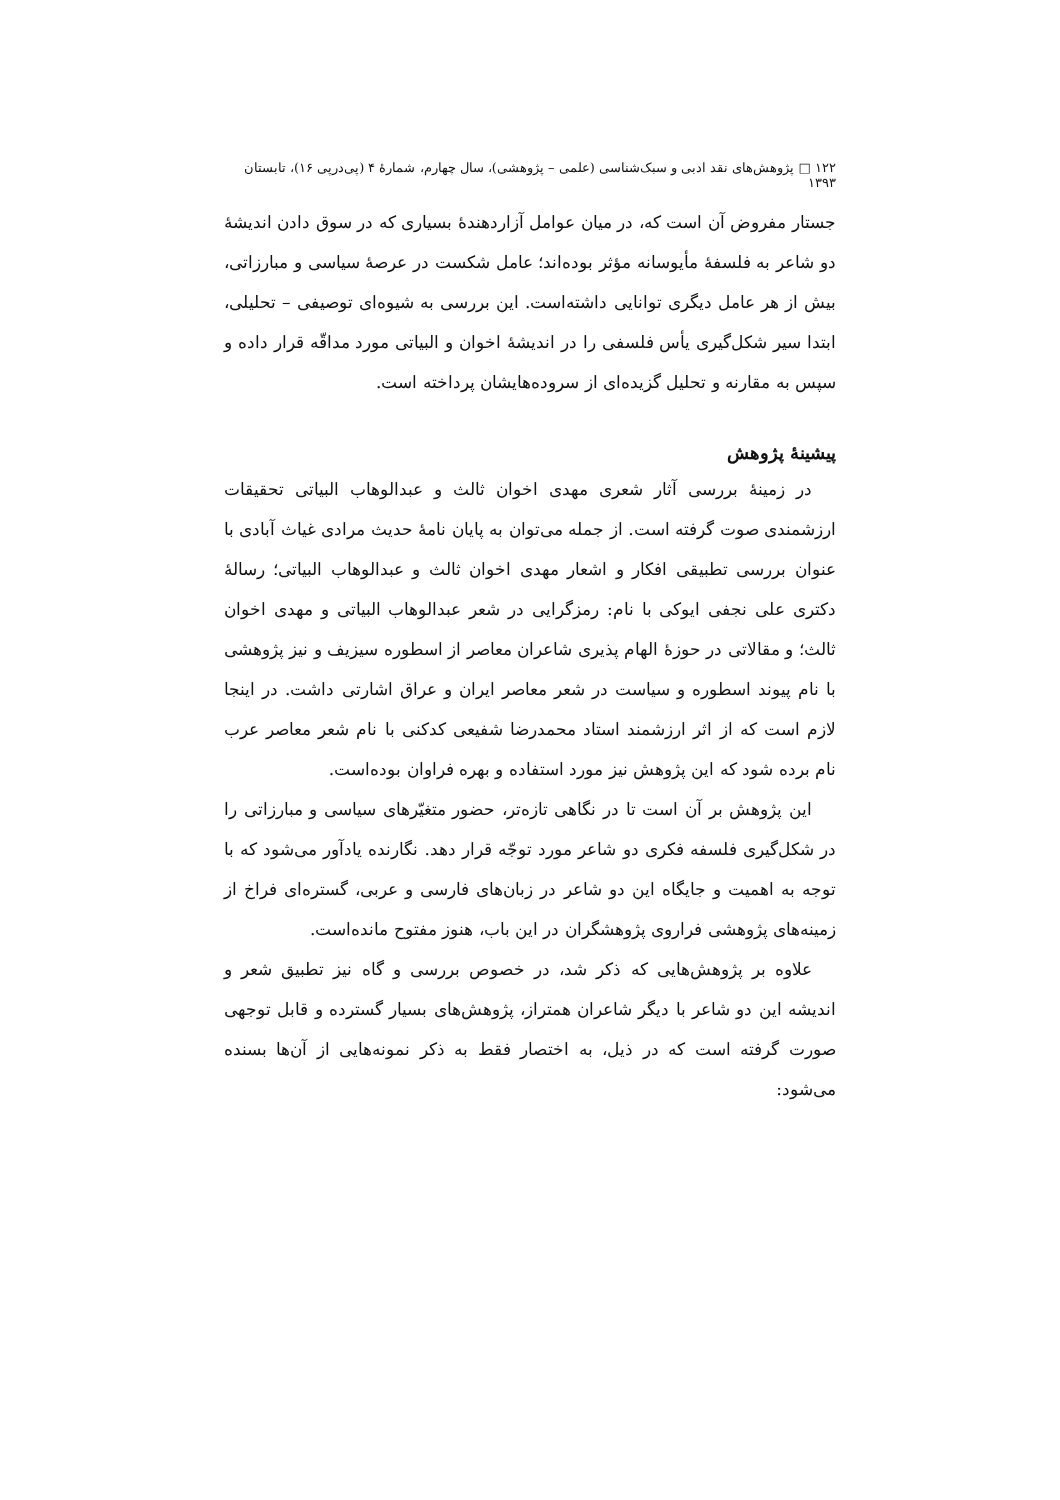۱۲۲ □ پژوهش‌های نقد ادبی و سبک‌شناسی (علمی – پژوهشی)، سال چهارم، شمارهٔ ۴ (پی‌درپی ۱۶)، تابستان ۱۳۹۳
جستار مفروض آن است که، در میان عوامل آزاردهندهٔ بسیاری که در سوق دادن اندیشهٔ دو شاعر به فلسفهٔ مأیوسانه مؤثر بوده‌اند؛ عامل شکست در عرصهٔ سیاسی و مبارزاتی، بیش از هر عامل دیگری توانایی داشته‌است. این بررسی به شیوه‌ای توصیفی – تحلیلی، ابتدا سیر شکل‌گیری یأس فلسفی را در اندیشهٔ اخوان و البیاتی مورد مداقّه قرار داده و سپس به مقارنه و تحلیل گزیده‌ای از سروده‌هایشان پرداخته است.
پیشینهٔ پژوهش
در زمینهٔ بررسی آثار شعری مهدی اخوان ثالث و عبدالوهاب البیاتی تحقیقات ارزشمندی صوت گرفته است. از جمله می‌توان به پایان نامهٔ حدیث مرادی غیاث آبادی با عنوان بررسی تطبیقی افکار و اشعار مهدی اخوان ثالث و عبدالوهاب البیاتی؛ رسالهٔ دکتری علی نجفی ایوکی با نام: رمزگرایی در شعر عبدالوهاب البیاتی و مهدی اخوان ثالث؛ و مقالاتی در حوزهٔ الهام پذیری شاعران معاصر از اسطوره سیزیف و نیز پژوهشی با نام پیوند اسطوره و سیاست در شعر معاصر ایران و عراق اشارتی داشت. در اینجا لازم است که از اثر ارزشمند استاد محمدرضا شفیعی کدکنی با نام شعر معاصر عرب نام برده شود که این پژوهش نیز مورد استفاده و بهره فراوان بوده‌است.
این پژوهش بر آن است تا در نگاهی تازه‌تر، حضور متغیّرهای سیاسی و مبارزاتی را در شکل‌گیری فلسفه فکری دو شاعر مورد توجّه قرار دهد. نگارنده یادآور می‌شود که با توجه به اهمیت و جایگاه این دو شاعر در زبان‌های فارسی و عربی، گستره‌ای فراخ از زمینه‌های پژوهشی فراروی پژوهشگران در این باب، هنوز مفتوح مانده‌است.
علاوه بر پژوهش‌هایی که ذکر شد، در خصوص بررسی و گاه نیز تطبیق شعر و اندیشه این دو شاعر با دیگر شاعران همتراز، پژوهش‌های بسیار گسترده و قابل توجهی صورت گرفته است که در ذیل، به اختصار فقط به ذکر نمونه‌هایی از آن‌ها بسنده می‌شود: